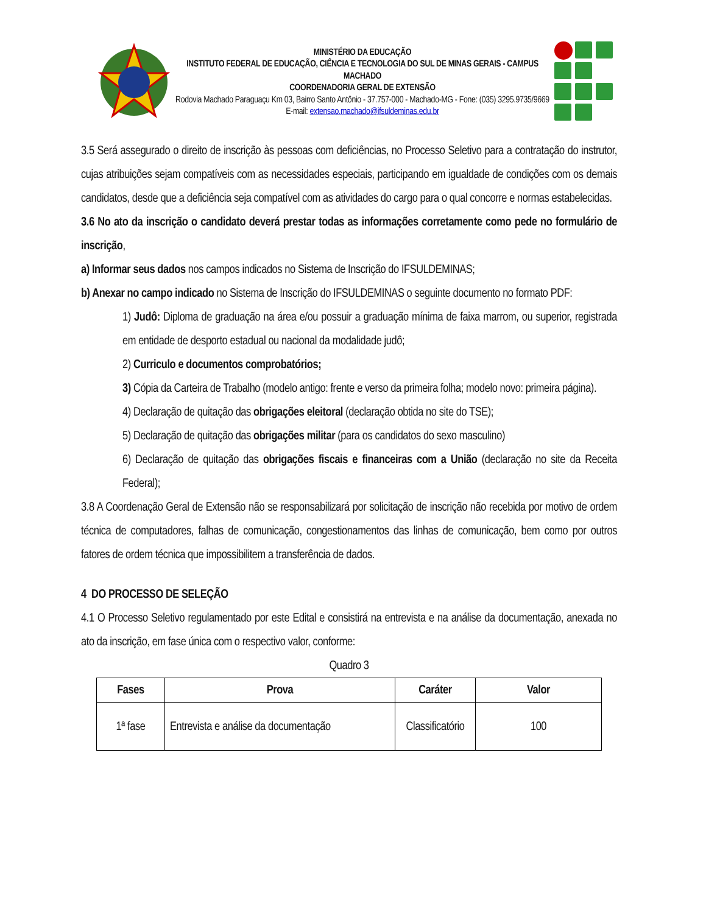MINISTÉRIO DA EDUCAÇÃO
INSTITUTO FEDERAL DE EDUCAÇÃO, CIÊNCIA E TECNOLOGIA DO SUL DE MINAS GERAIS - CAMPUS MACHADO
COORDENADORIA GERAL DE EXTENSÃO
Rodovia Machado Paraguaçu Km 03, Bairro Santo Antônio - 37.757-000 - Machado-MG - Fone: (035) 3295.9735/9669
E-mail: extensao.machado@ifsuldeminas.edu.br
3.5 Será assegurado o direito de inscrição às pessoas com deficiências, no Processo Seletivo para a contratação do instrutor, cujas atribuições sejam compatíveis com as necessidades especiais, participando em igualdade de condições com os demais candidatos, desde que a deficiência seja compatível com as atividades do cargo para o qual concorre e normas estabelecidas.
3.6 No ato da inscrição o candidato deverá prestar todas as informações corretamente como pede no formulário de inscrição,
a) Informar seus dados nos campos indicados no Sistema de Inscrição do IFSULDEMINAS;
b) Anexar no campo indicado no Sistema de Inscrição do IFSULDEMINAS o seguinte documento no formato PDF:
1) Judô: Diploma de graduação na área e/ou possuir a graduação mínima de faixa marrom, ou superior, registrada em entidade de desporto estadual ou nacional da modalidade judô;
2) Curriculo e documentos comprobatórios;
3) Cópia da Carteira de Trabalho (modelo antigo: frente e verso da primeira folha; modelo novo: primeira página).
4) Declaração de quitação das obrigações eleitoral (declaração obtida no site do TSE);
5) Declaração de quitação das obrigações militar (para os candidatos do sexo masculino)
6) Declaração de quitação das obrigações fiscais e financeiras com a União (declaração no site da Receita Federal);
3.8 A Coordenação Geral de Extensão não se responsabilizará por solicitação de inscrição não recebida por motivo de ordem técnica de computadores, falhas de comunicação, congestionamentos das linhas de comunicação, bem como por outros fatores de ordem técnica que impossibilitem a transferência de dados.
4 DO PROCESSO DE SELEÇÃO
4.1 O Processo Seletivo regulamentado por este Edital e consistirá na entrevista e na análise da documentação, anexada no ato da inscrição, em fase única com o respectivo valor, conforme:
Quadro 3
| Fases | Prova | Caráter | Valor |
| --- | --- | --- | --- |
| 1ª fase | Entrevista e análise da documentação | Classificatório | 100 |